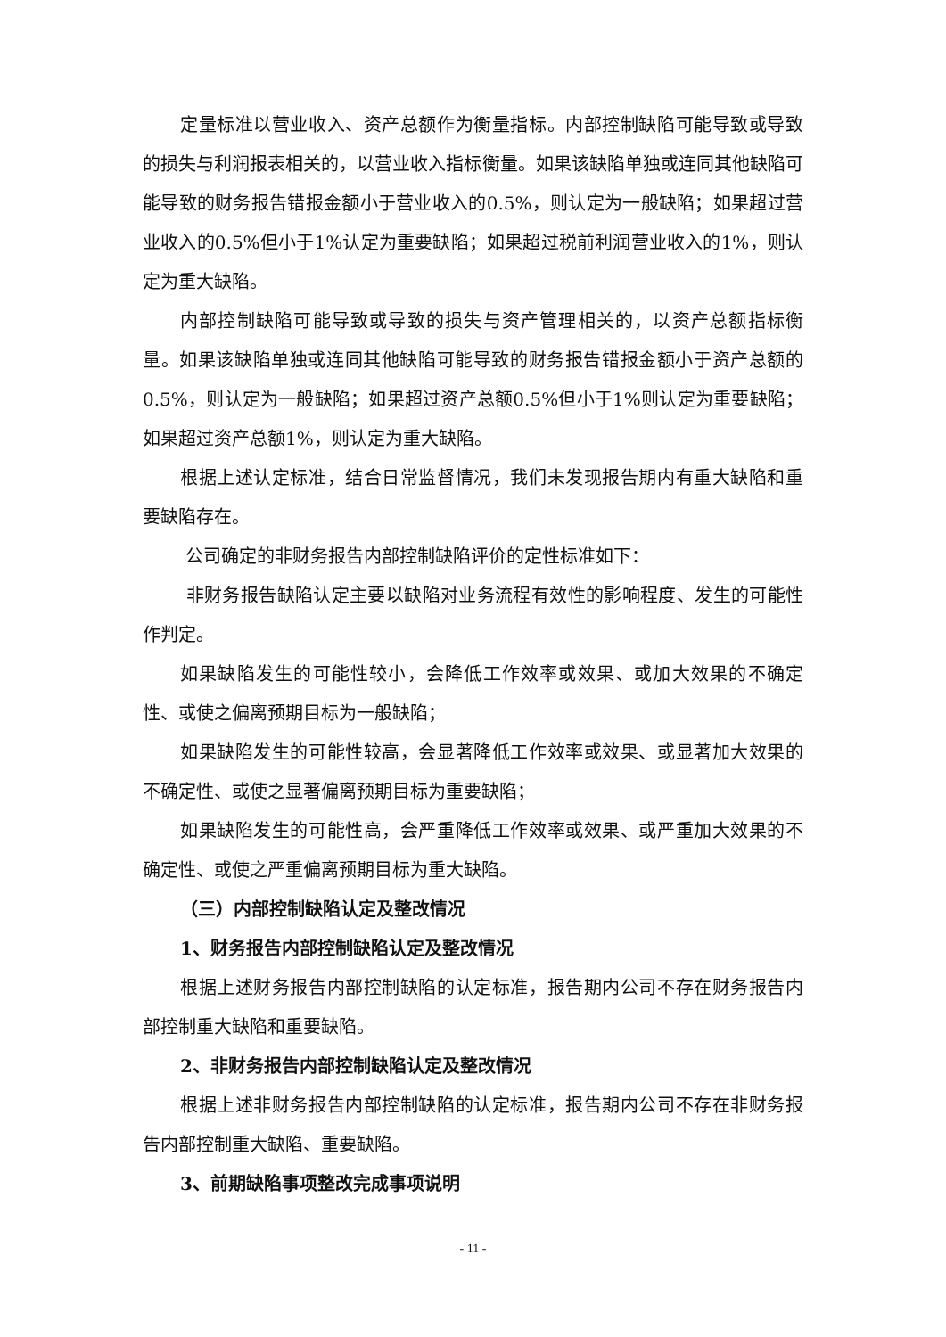定量标准以营业收入、资产总额作为衡量指标。内部控制缺陷可能导致或导致的损失与利润报表相关的，以营业收入指标衡量。如果该缺陷单独或连同其他缺陷可能导致的财务报告错报金额小于营业收入的0.5%，则认定为一般缺陷；如果超过营业收入的0.5%但小于1%认定为重要缺陷；如果超过税前利润营业收入的1%，则认定为重大缺陷。
内部控制缺陷可能导致或导致的损失与资产管理相关的，以资产总额指标衡量。如果该缺陷单独或连同其他缺陷可能导致的财务报告错报金额小于资产总额的0.5%，则认定为一般缺陷；如果超过资产总额0.5%但小于1%则认定为重要缺陷；如果超过资产总额1%，则认定为重大缺陷。
根据上述认定标准，结合日常监督情况，我们未发现报告期内有重大缺陷和重要缺陷存在。
公司确定的非财务报告内部控制缺陷评价的定性标准如下：
非财务报告缺陷认定主要以缺陷对业务流程有效性的影响程度、发生的可能性作判定。
如果缺陷发生的可能性较小，会降低工作效率或效果、或加大效果的不确定性、或使之偏离预期目标为一般缺陷；
如果缺陷发生的可能性较高，会显著降低工作效率或效果、或显著加大效果的不确定性、或使之显著偏离预期目标为重要缺陷；
如果缺陷发生的可能性高，会严重降低工作效率或效果、或严重加大效果的不确定性、或使之严重偏离预期目标为重大缺陷。
（三）内部控制缺陷认定及整改情况
1、财务报告内部控制缺陷认定及整改情况
根据上述财务报告内部控制缺陷的认定标准，报告期内公司不存在财务报告内部控制重大缺陷和重要缺陷。
2、非财务报告内部控制缺陷认定及整改情况
根据上述非财务报告内部控制缺陷的认定标准，报告期内公司不存在非财务报告内部控制重大缺陷、重要缺陷。
3、前期缺陷事项整改完成事项说明
- 11 -